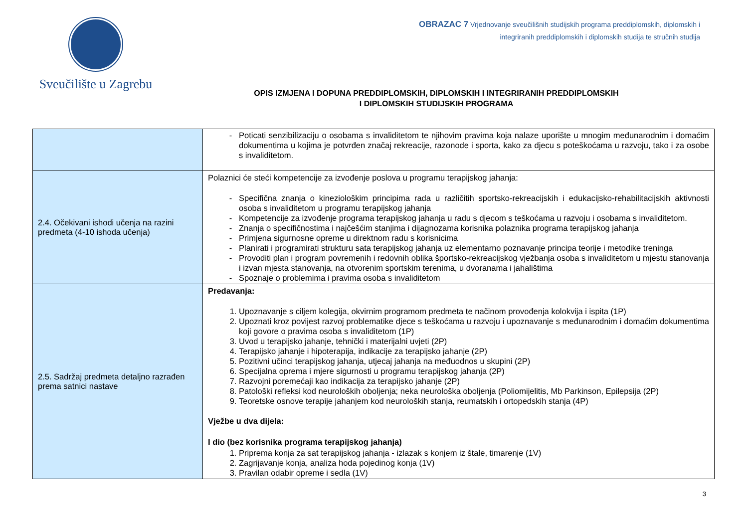Sveučilište u Zagrebu
OBRAZAC 7 Vrjednovanje sveučilišnih studijskih programa preddiplomskih, diplomskih i
integriranih preddiplomskih i diplomskih studija te stručnih studija
OPIS IZMJENA I DOPUNA PREDDIPLOMSKIH, DIPLOMSKIH I INTEGRIRANIH PREDDIPLOMSKIH
I DIPLOMSKIH STUDIJSKIH PROGRAMA
| | Poticati senzibilizaciju o osobama s invaliditetom te njihovim pravima koja nalaze uporište u mnogim međunarodnim i domaćim dokumentima u kojima je potvrđen značaj rekreacije, razonode i sporta, kako za djecu s poteškoćama u razvoju, tako i za osobe s invaliditetom. |
| 2.4. Očekivani ishodi učenja na razini predmeta (4-10 ishoda učenja) | Polaznici će steći kompetencije za izvođenje poslova u programu terapijskog jahanja: Specifična znanja o kineziološkim principima rada u različitih sportsko-rekreacijskih i edukacijsko-rehabilitacijskih aktivnosti osoba s invaliditetom u programu terapijskog jahanja Kompetencije za izvođenje programa terapijskog jahanja u radu s djecom s teškoćama u razvoju i osobama s invaliditetom. Znanja o specifičnostima i najčešćim stanjima i dijagnozama korisnika polaznika programa terapijskog jahanja Primjena sigurnosne opreme u direktnom radu s korisnicima Planirati i programirati strukturu sata terapijskog jahanja uz elementarno poznavanje principa teorije i metodike treninga Provoditi plan i program povremenih i redovnih oblika športsko-rekreacijskog vježbanja osoba s invaliditetom u mjestu stanovanja i izvan mjesta stanovanja, na otvorenim sportskim terenima, u dvoranama i jahalištima Spoznaje o problemima i pravima osoba s invaliditetom |
| 2.5. Sadržaj predmeta detaljno razrađen prema satnici nastave | Predavanja: 1. Upoznavanje s ciljem kolegija, okvirnim programom predmeta te načinom provođenja kolokvija i ispita (1P) 2. Upoznati kroz povijest razvoj problematike djece s teškoćama u razvoju i upoznavanje s međunarodnim i domaćim dokumentima koji govore o pravima osoba s invaliditetom (1P) 3. Uvod u terapijsko jahanje, tehnički i materijalni uvjeti (2P) 4. Terapijsko jahanje i hipoterapija, indikacije za terapijsko jahanje (2P) 5. Pozitivni učinci terapijskog jahanja, utjecaj jahanja na međuodnos u skupini (2P) 6. Specijalna oprema i mjere sigurnosti u programu terapijskog jahanja (2P) 7. Razvojni poremećaji kao indikacija za terapijsko jahanje (2P) 8. Patološki refleksi kod neuroloških oboljenja; neka neurološka oboljenja (Poliomijelitis, Mb Parkinson, Epilepsija (2P) 9. Teoretske osnove terapije jahanjem kod neuroloških stanja, reumatskih i ortopedskih stanja (4P) Vježbe u dva dijela: I dio (bez korisnika programa terapijskog jahanja) 1. Priprema konja za sat terapijskog jahanja - izlazak s konjem iz štale, timarenje (1V) 2. Zagrijavanje konja, analiza hoda pojedinog konja (1V) 3. Pravilan odabir opreme i sedla (1V) |
3